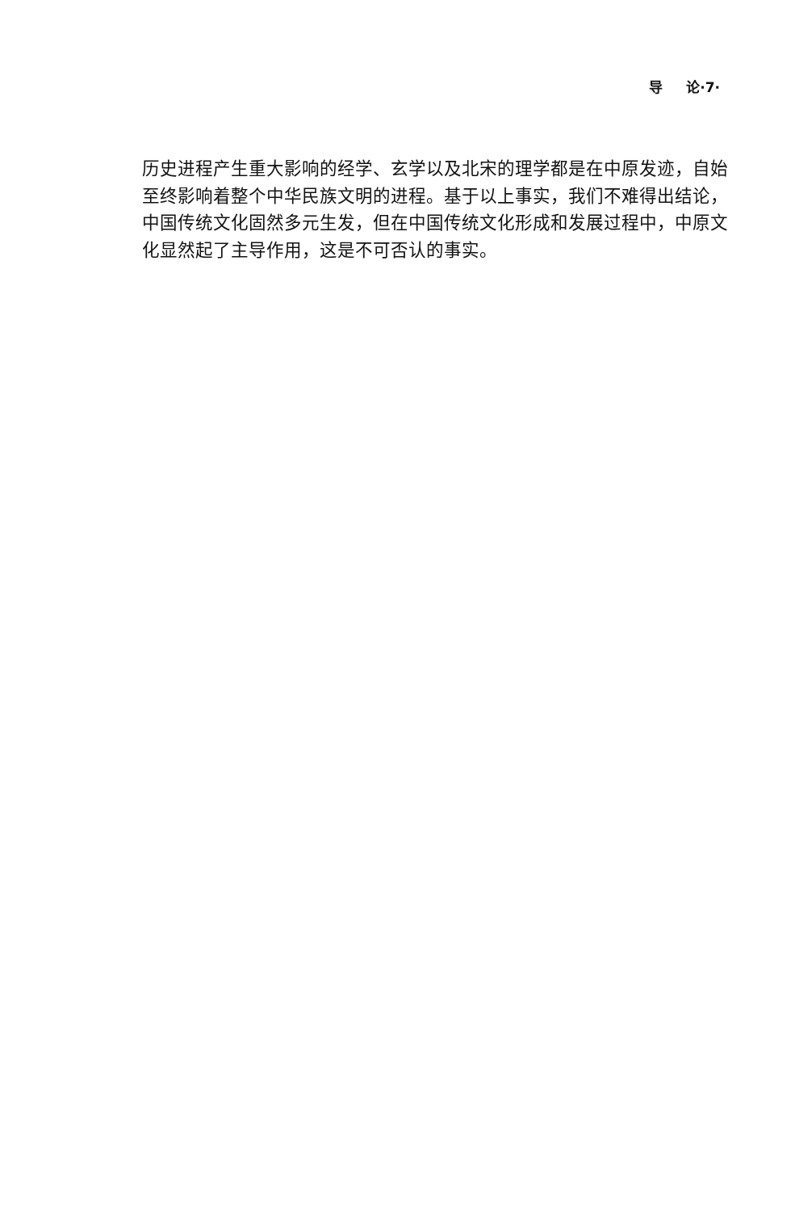导 论·7·
历史进程产生重大影响的经学、玄学以及北宋的理学都是在中原发迹，自始至终影响着整个中华民族文明的进程。基于以上事实，我们不难得出结论，中国传统文化固然多元生发，但在中国传统文化形成和发展过程中，中原文化显然起了主导作用，这是不可否认的事实。